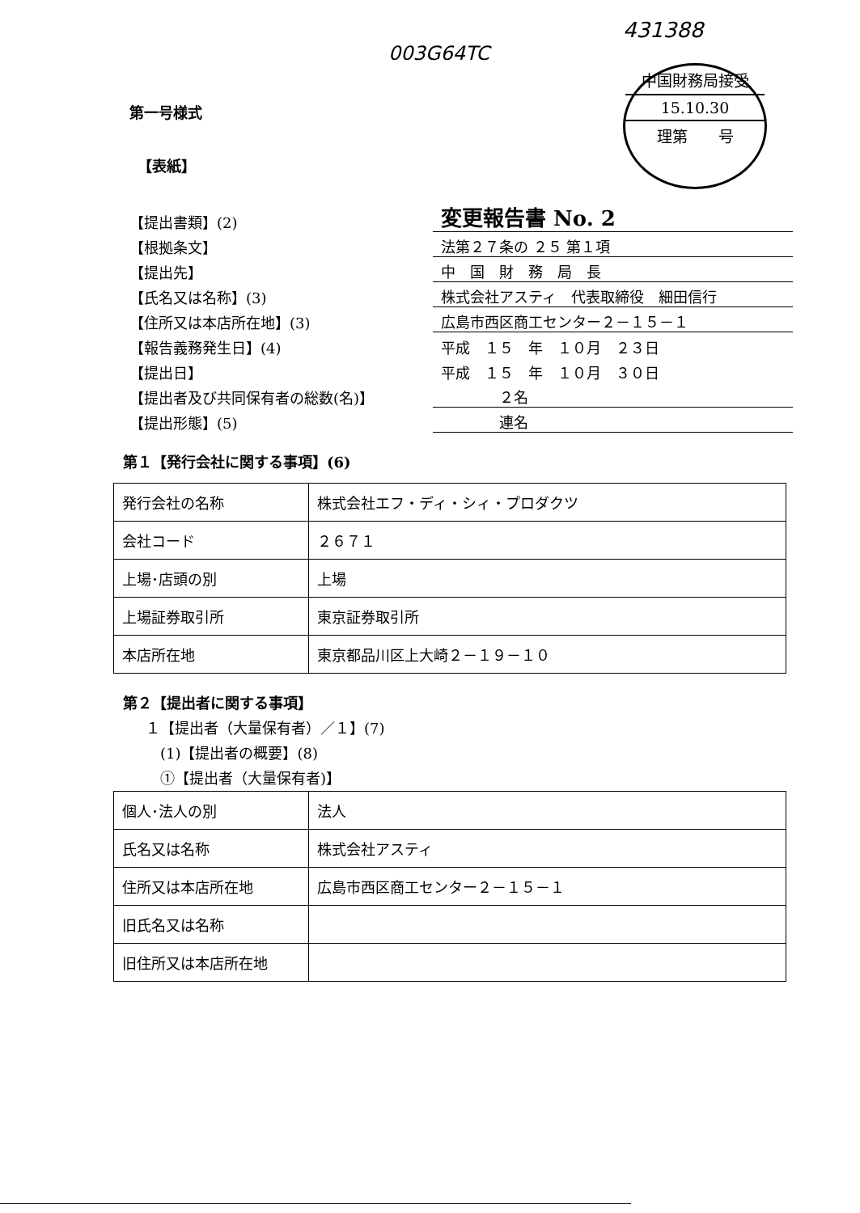003G64TC
431388
中国財務局接受
15.10.30
理第　　号
第一号様式
【表紙】
【提出書類】(2) 変更報告書 No. 2
【根拠条文】 法第２７条の ２５ 第１項
【提出先】 中　国　財　務　局　長
【氏名又は名称】(3) 株式会社アスティ　代表取締役　細田信行
【住所又は本店所在地】(3) 広島市西区商工センター２－１５－１
【報告義務発生日】(4) 平成　１５　年　１０月　２３日
【提出日】 平成　１５　年　１０月　３０日
【提出者及び共同保有者の総数(名)】　　　　２名
【提出形態】(5)　　　　連名
第１【発行会社に関する事項】(6)
| 発行会社の名称 | 株式会社エフ・ディ・シィ・プロダクツ |
| 会社コード | ２６７１ |
| 上場･店頭の別 | 上場 |
| 上場証券取引所 | 東京証券取引所 |
| 本店所在地 | 東京都品川区上大崎２－１９－１０ |
第２【提出者に関する事項】
１【提出者（大量保有者）／１】(7)
　(1)【提出者の概要】(8)
　①【提出者（大量保有者)】
| 個人･法人の別 | 法人 |
| 氏名又は名称 | 株式会社アスティ |
| 住所又は本店所在地 | 広島市西区商工センター２－１５－１ |
| 旧氏名又は名称 | |
| 旧住所又は本店所在地 | |